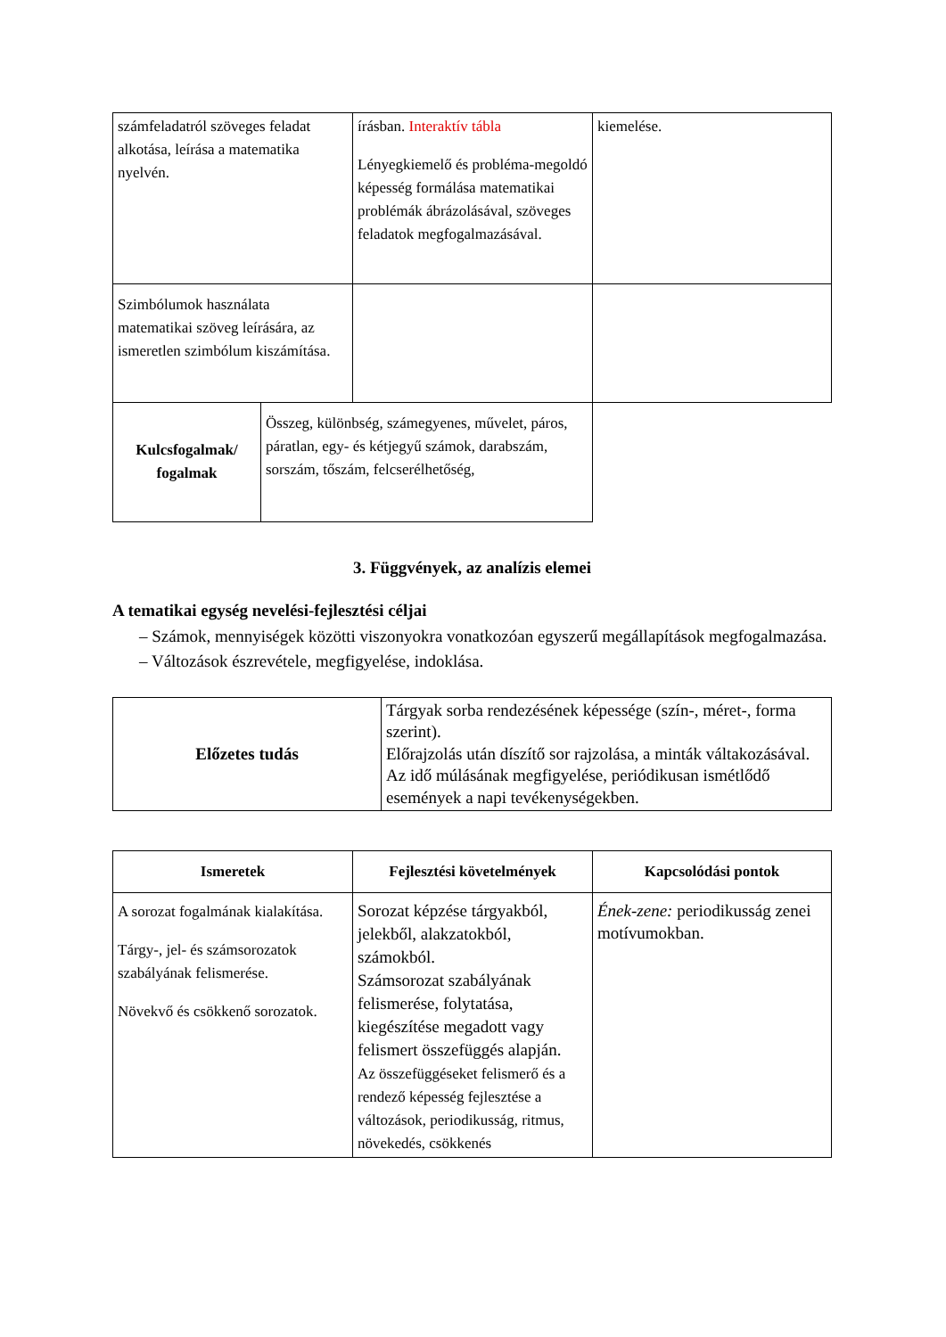| számfeladatról szöveges feladat alkotása, leírása a matematika nyelvén. | írásban. Interaktív tábla Lényegkiemelő és probléma-megoldó képesség formálása matematikai problémák ábrázolásával, szöveges feladatok megfogalmazásával. | kiemelése. |
| Szimbólumok használata matematikai szöveg leírására, az ismeretlen szimbólum kiszámítása. | | |
| Kulcsfogalmak/ fogalmak | Összeg, különbség, számegyenes, művelet, páros, páratlan, egy- és kétjegyű számok, darabszám, sorszám, tőszám, felcserélhetőség, |
3. Függvények, az analízis elemei
A tematikai egység nevelési-fejlesztési céljai
– Számok, mennyiségek közötti viszonyokra vonatkozóan egyszerű megállapítások megfogalmazása.
– Változások észrevétele, megfigyelése, indoklása.
| Előzetes tudás | Tárgyak sorba rendezésének képessége (szín-, méret-, forma szerint). Előrajzolás után díszítő sor rajzolása, a minták váltakozásával. Az idő múlásának megfigyelése, periódikusan ismétlődő események a napi tevékenységekben. |
| Ismeretek | Fejlesztési követelmények | Kapcsolódási pontok |
| --- | --- | --- |
| A sorozat fogalmának kialakítása. Tárgy-, jel- és számsorozatok szabályának felismerése. Növekvő és csökkenő sorozatok. | Sorozat képzése tárgyakból, jelekből, alakzatokból, számokból. Számsorozat szabályának felismerése, folytatása, kiegészítése megadott vagy felismert összefüggés alapján. Az összefüggéseket felismerő és a rendező képesség fejlesztése a változások, periodikusság, ritmus, növekedés, csökkenés | Ének-zene: periodikusság zenei motívumokban. |